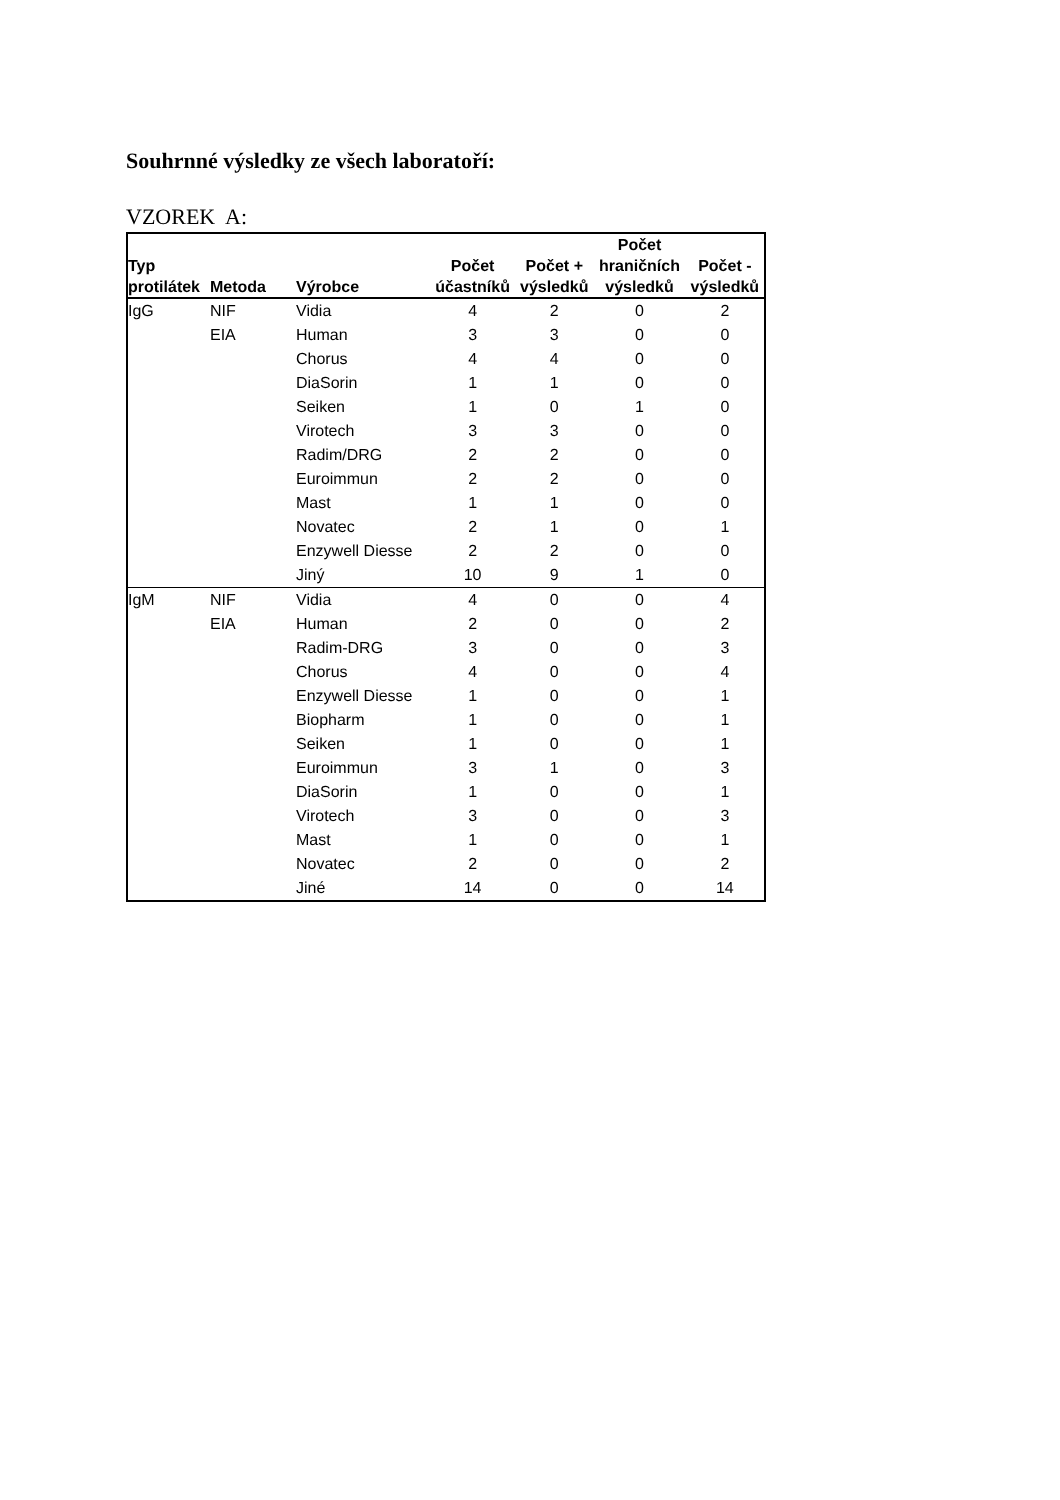Souhrnné výsledky ze všech laboratoří:
VZOREK A:
| Typ protilátek | Metoda | Výrobce | Počet účastníků | Počet + výsledků | Počet hraničních výsledků | Počet - výsledků |
| --- | --- | --- | --- | --- | --- | --- |
| IgG | NIF | Vidia | 4 | 2 | 0 | 2 |
| | EIA | Human | 3 | 3 | 0 | 0 |
| | | Chorus | 4 | 4 | 0 | 0 |
| | | DiaSorin | 1 | 1 | 0 | 0 |
| | | Seiken | 1 | 0 | 1 | 0 |
| | | Virotech | 3 | 3 | 0 | 0 |
| | | Radim/DRG | 2 | 2 | 0 | 0 |
| | | Euroimmun | 2 | 2 | 0 | 0 |
| | | Mast | 1 | 1 | 0 | 0 |
| | | Novatec | 2 | 1 | 0 | 1 |
| | | Enzywell Diesse | 2 | 2 | 0 | 0 |
| | | Jiný | 10 | 9 | 1 | 0 |
| IgM | NIF | Vidia | 4 | 0 | 0 | 4 |
| | EIA | Human | 2 | 0 | 0 | 2 |
| | | Radim-DRG | 3 | 0 | 0 | 3 |
| | | Chorus | 4 | 0 | 0 | 4 |
| | | Enzywell Diesse | 1 | 0 | 0 | 1 |
| | | Biopharm | 1 | 0 | 0 | 1 |
| | | Seiken | 1 | 0 | 0 | 1 |
| | | Euroimmun | 3 | 1 | 0 | 3 |
| | | DiaSorin | 1 | 0 | 0 | 1 |
| | | Virotech | 3 | 0 | 0 | 3 |
| | | Mast | 1 | 0 | 0 | 1 |
| | | Novatec | 2 | 0 | 0 | 2 |
| | | Jiné | 14 | 0 | 0 | 14 |